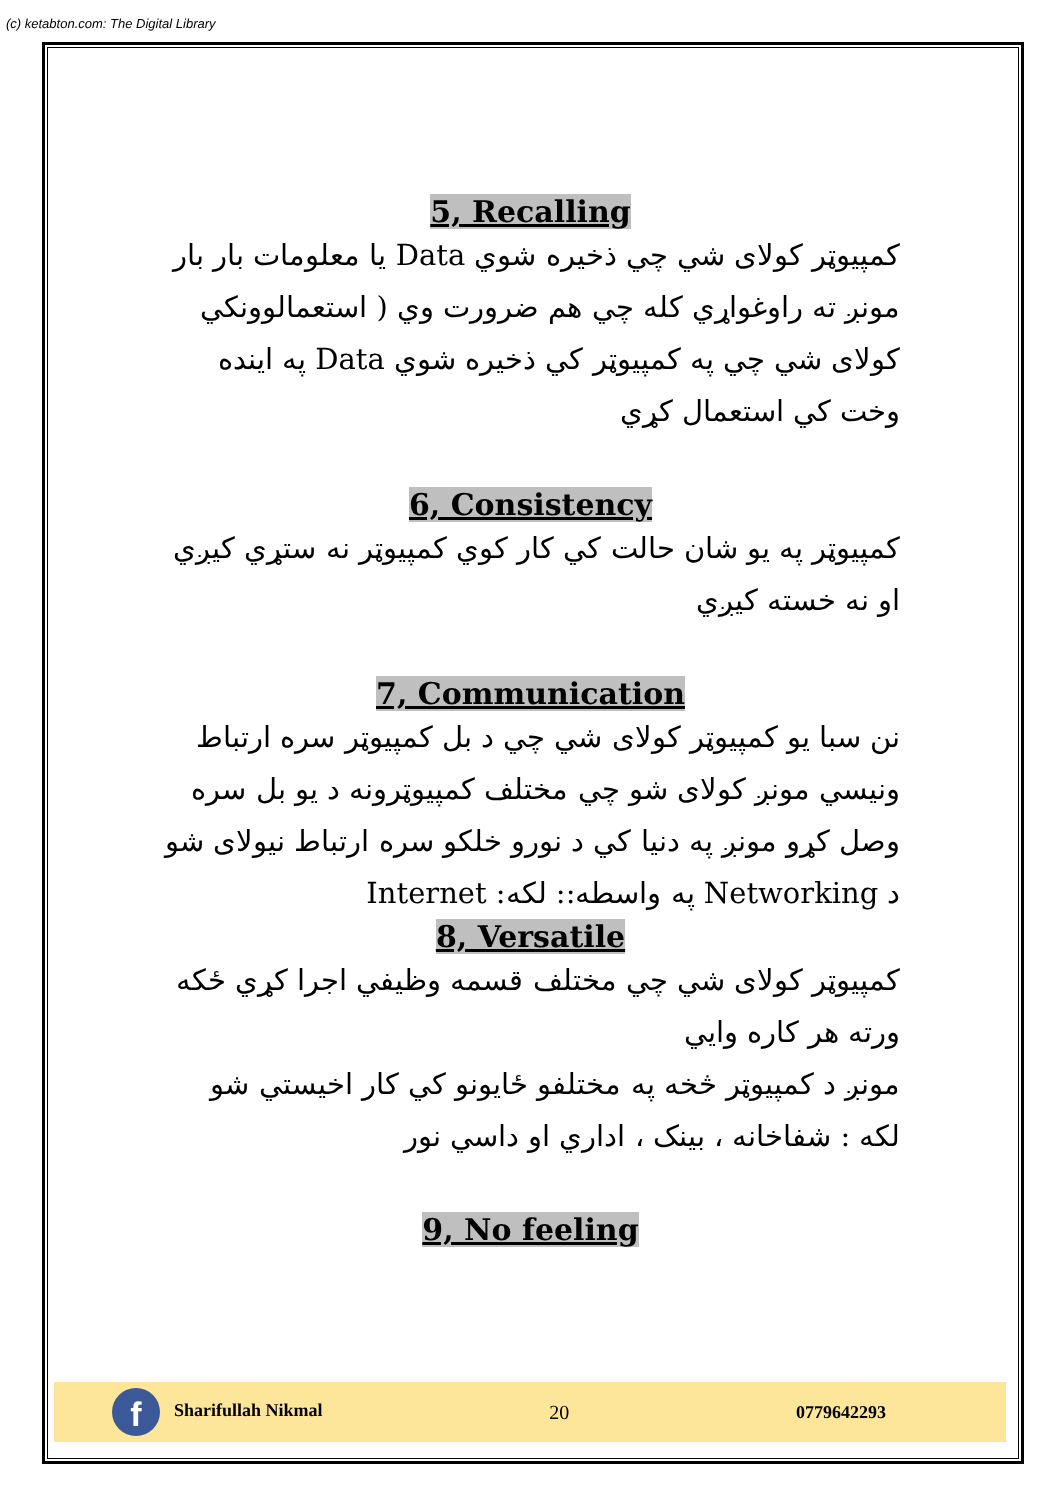(c) ketabton.com: The Digital Library
5, Recalling
کمپیوټر کولای شي چي ذخیره شوي Data یا معلومات بار بار مونږ ته راوغواړي کله چي هم ضرورت وي ( استعمالوونکي کولای شي چي په کمپیوټر کي ذخیره شوي Data په اینده وخت کي استعمال کړي
6, Consistency
کمپیوټر په یو شان حالت کي کار کوي کمپیوټر نه ستړي کیږي او نه خسته کیږي
7, Communication
نن سبا یو کمپیوټر کولای شي چي د بل کمپیوټر سره ارتباط ونیسي مونږ کولای شو چي مختلف کمپیوټرونه د یو بل سره وصل کړو مونږ په دنیا کي د نورو خلکو سره ارتباط نیولای شو د Networking په واسطه:: لکه: Internet
8, Versatile
کمپیوټر کولای شي چي مختلف قسمه وظیفي اجرا کړي ځکه ورته هر کاره وایي
مونږ د کمپیوټر څخه په مختلفو ځایونو کي کار اخیستي شو
لکه : شفاخانه ، بینک ، اداري او داسي نور
9, No feeling
f Sharifullah Nikmal 20 0779642293